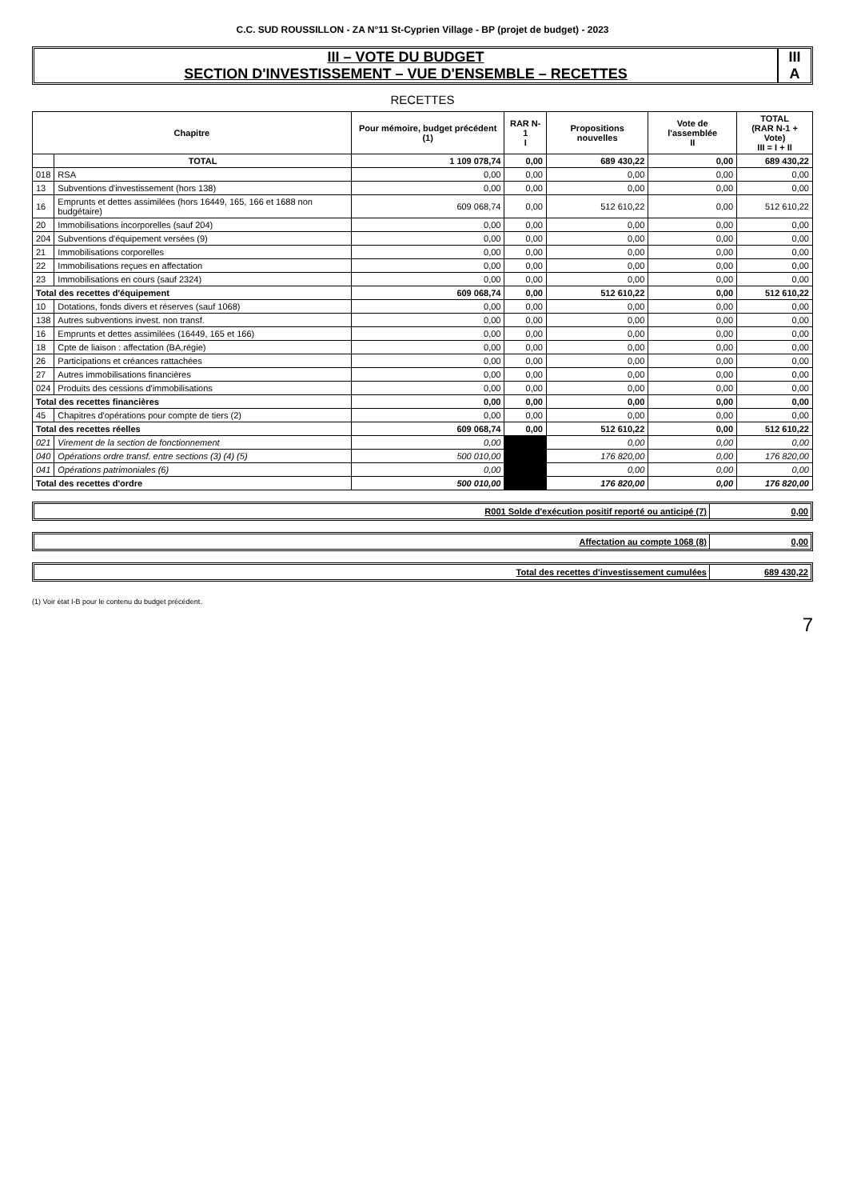C.C. SUD ROUSSILLON - ZA N°11 St-Cyprien Village - BP (projet de budget) - 2023
III – VOTE DU BUDGET
SECTION D'INVESTISSEMENT – VUE D'ENSEMBLE – RECETTES
III
A
RECETTES
| Chapitre | | Pour mémoire, budget précédent (1) | RAR N-1 I | Propositions nouvelles | Vote de l'assemblée II | TOTAL (RAR N-1 + Vote) III = I + II |
| --- | --- | --- | --- | --- | --- | --- |
| | TOTAL | 1 109 078,74 | 0,00 | 689 430,22 | 0,00 | 689 430,22 |
| 018 | RSA | 0,00 | 0,00 | 0,00 | 0,00 | 0,00 |
| 13 | Subventions d'investissement (hors 138) | 0,00 | 0,00 | 0,00 | 0,00 | 0,00 |
| 16 | Emprunts et dettes assimilées (hors 16449, 165, 166 et 1688 non budgétaire) | 609 068,74 | 0,00 | 512 610,22 | 0,00 | 512 610,22 |
| 20 | Immobilisations incorporelles (sauf 204) | 0,00 | 0,00 | 0,00 | 0,00 | 0,00 |
| 204 | Subventions d'équipement versées (9) | 0,00 | 0,00 | 0,00 | 0,00 | 0,00 |
| 21 | Immobilisations corporelles | 0,00 | 0,00 | 0,00 | 0,00 | 0,00 |
| 22 | Immobilisations reçues en affectation | 0,00 | 0,00 | 0,00 | 0,00 | 0,00 |
| 23 | Immobilisations en cours (sauf 2324) | 0,00 | 0,00 | 0,00 | 0,00 | 0,00 |
| Total des recettes d'équipement | | 609 068,74 | 0,00 | 512 610,22 | 0,00 | 512 610,22 |
| 10 | Dotations, fonds divers et réserves (sauf 1068) | 0,00 | 0,00 | 0,00 | 0,00 | 0,00 |
| 138 | Autres subventions invest. non transf. | 0,00 | 0,00 | 0,00 | 0,00 | 0,00 |
| 16 | Emprunts et dettes assimilées (16449, 165 et 166) | 0,00 | 0,00 | 0,00 | 0,00 | 0,00 |
| 18 | Cpte de liaison : affectation (BA,régie) | 0,00 | 0,00 | 0,00 | 0,00 | 0,00 |
| 26 | Participations et créances rattachées | 0,00 | 0,00 | 0,00 | 0,00 | 0,00 |
| 27 | Autres immobilisations financières | 0,00 | 0,00 | 0,00 | 0,00 | 0,00 |
| 024 | Produits des cessions d'immobilisations | 0,00 | 0,00 | 0,00 | 0,00 | 0,00 |
| Total des recettes financières | | 0,00 | 0,00 | 0,00 | 0,00 | 0,00 |
| 45 | Chapitres d'opérations pour compte de tiers (2) | 0,00 | 0,00 | 0,00 | 0,00 | 0,00 |
| Total des recettes réelles | | 609 068,74 | 0,00 | 512 610,22 | 0,00 | 512 610,22 |
| 021 | Virement de la section de fonctionnement | 0,00 | | 0,00 | 0,00 | 0,00 |
| 040 | Opérations ordre transf. entre sections (3) (4) (5) | 500 010,00 | | 176 820,00 | 0,00 | 176 820,00 |
| 041 | Opérations patrimoniales (6) | 0,00 | | 0,00 | 0,00 | 0,00 |
| Total des recettes d'ordre | | 500 010,00 | | 176 820,00 | 0,00 | 176 820,00 |
R001 Solde d'exécution positif reporté ou anticipé (7)
0,00
Affectation au compte 1068 (8) 0,00
Total des recettes d'investissement cumulées
689 430,22
(1) Voir état I-B pour le contenu du budget précédent.
7